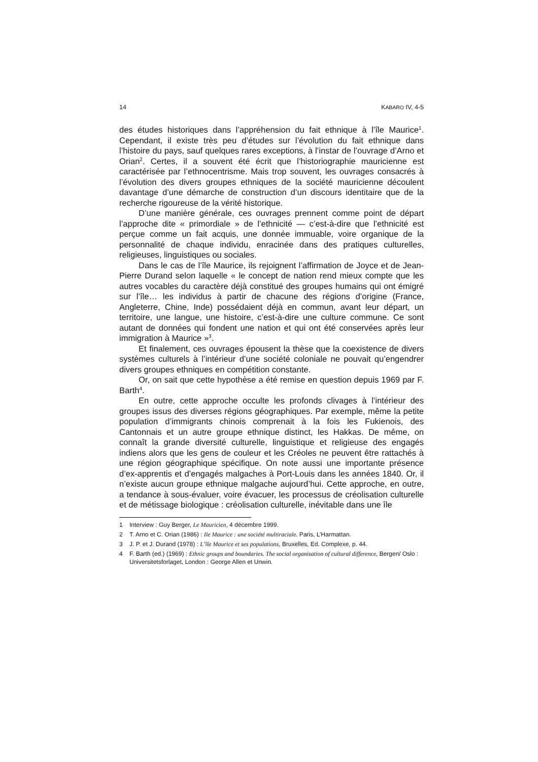14 KABARO IV, 4-5
des études historiques dans l’appréhension du fait ethnique à l’île Maurice<sup>1</sup>. Cependant, il existe très peu d’études sur l’évolution du fait ethnique dans l’histoire du pays, sauf quelques rares exceptions, à l’instar de l’ouvrage d’Arno et Orian<sup>2</sup>. Certes, il a souvent été écrit que l’historiographie mauricienne est caractérisée par l’ethnocentrisme. Mais trop souvent, les ouvrages consacrés à l’évolution des divers groupes ethniques de la société mauricienne découlent davantage d’une démarche de construction d’un discours identitaire que de la recherche rigoureuse de la vérité historique.
D’une manière générale, ces ouvrages prennent comme point de départ l’approche dite « primordiale » de l’ethnicité — c’est-à-dire que l’ethnicité est perçue comme un fait acquis, une donnée immuable, voire organique de la personnalité de chaque individu, enracinée dans des pratiques culturelles, religieuses, linguistiques ou sociales.
Dans le cas de l’île Maurice, ils rejoignent l’affirmation de Joyce et de Jean-Pierre Durand selon laquelle « le concept de nation rend mieux compte que les autres vocables du caractère déjà constitué des groupes humains qui ont émigré sur l’île… les individus à partir de chacune des régions d’origine (France, Angleterre, Chine, Inde) possédaient déjà en commun, avant leur départ, un territoire, une langue, une histoire, c’est-à-dire une culture commune. Ce sont autant de données qui fondent une nation et qui ont été conservées après leur immigration à Maurice »<sup>3</sup>.
Et finalement, ces ouvrages épousent la thèse que la coexistence de divers systèmes culturels à l’intérieur d’une société coloniale ne pouvait qu’engendrer divers groupes ethniques en compétition constante.
Or, on sait que cette hypothèse a été remise en question depuis 1969 par F. Barth<sup>4</sup>.
En outre, cette approche occulte les profonds clivages à l’intérieur des groupes issus des diverses régions géographiques. Par exemple, même la petite population d’immigrants chinois comprenait à la fois les Fukienois, des Cantonnais et un autre groupe ethnique distinct, les Hakkas. De même, on connaît la grande diversité culturelle, linguistique et religieuse des engagés indiens alors que les gens de couleur et les Créoles ne peuvent être rattachés à une région géographique spécifique. On note aussi une importante présence d’ex-apprentis et d’engagés malgaches à Port-Louis dans les années 1840. Or, il n’existe aucun groupe ethnique malgache aujourd’hui. Cette approche, en outre, a tendance à sous-évaluer, voire évacuer, les processus de créolisation culturelle et de métissage biologique : créolisation culturelle, inévitable dans une île
1 Interview : Guy Berger, Le Mauricien, 4 décembre 1999.
2 T. Arno et C. Orian (1986) : Ile Maurice : une société multiraciale. Paris, L’Harmattan.
3 J. P. et J. Durand (1978) : L’île Maurice et ses populations, Bruxelles, Ed. Complexe, p. 44.
4 F. Barth (ed.) (1969) : Ethnic groups and boundaries. The social organisation of cultural difference, Bergen/ Oslo : Universitetsforlaget, London : George Allen et Unwin.